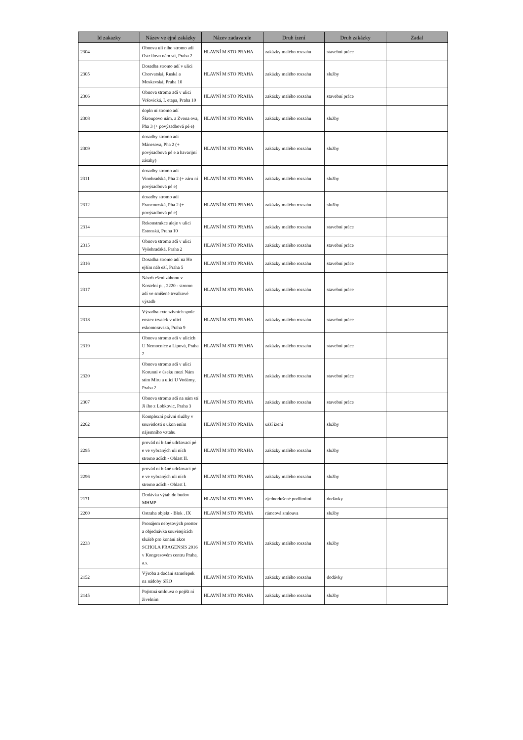| Id zakazky | Název ve ejné zakázky | Název zadavatele | Druh ízení | Druh zakázky | Zadal |
| --- | --- | --- | --- | --- | --- |
| 2304 | Obnova uli ního stromo adí Ostr ilovo nám stí, Praha 2 | HLAVNÍ M STO PRAHA | zakázky malého rozsahu | stavební práce | |
| 2305 | Dosadba stromo adí v ulici Chorvatská, Ruská a Moskevská, Praha 10 | HLAVNÍ M STO PRAHA | zakázky malého rozsahu | služby | |
| 2306 | Obnova stromo adí v ulici Vršovická, I. etapa, Praha 10 | HLAVNÍ M STO PRAHA | zakázky malého rozsahu | stavební práce | |
| 2308 | dopln ní stromo adí Škroupovo nám. a Zvona ova, Pha 3 (+ povýsadbová pé e) | HLAVNÍ M STO PRAHA | zakázky malého rozsahu | služby | |
| 2309 | dosadby stromo adí Mánesova, Pha 2 (+ povýsadbová pé e a havarijní zásahy) | HLAVNÍ M STO PRAHA | zakázky malého rozsahu | služby | |
| 2311 | dosadby stromo adí Vinohradská, Pha 2 (+ záru ní povýsadbová pé e) | HLAVNÍ M STO PRAHA | zakázky malého rozsahu | služby | |
| 2312 | dosadby stromo adí Francouzská, Pha 2 (+ povýsadbová pé e) | HLAVNÍ M STO PRAHA | zakázky malého rozsahu | služby | |
| 2314 | Rekonstrukce aleje v ulici Estonská, Praha 10 | HLAVNÍ M STO PRAHA | zakázky malého rozsahu | stavební práce | |
| 2315 | Obnova stromo adí v ulici Vyšehradská, Praha 2 | HLAVNÍ M STO PRAHA | zakázky malého rozsahu | stavební práce | |
| 2316 | Dosadba stromo adí na Ho ejším náb eží, Praha 5 | HLAVNÍ M STO PRAHA | zakázky malého rozsahu | stavební práce | |
| 2317 | Návrh ešení záhonu v Kostelní p. . 2220 - stromo adí ve smíšené trvalkové výsadb | HLAVNÍ M STO PRAHA | zakázky malého rozsahu | stavební práce | |
| 2318 | Výsadba extenzivních spole enstev trvalek v ulici eskomoravská, Praha 9 | HLAVNÍ M STO PRAHA | zakázky malého rozsahu | stavební práce | |
| 2319 | Obnova stromo adí v ulicích U Nemocnice a Lípová, Praha 2 | HLAVNÍ M STO PRAHA | zakázky malého rozsahu | stavební práce | |
| 2320 | Obnova stromo adí v ulici Korunní v úseku mezi Nám stím Míru a ulicí U Vodárny, Praha 2 | HLAVNÍ M STO PRAHA | zakázky malého rozsahu | stavební práce | |
| 2307 | Obnova stromo adí na nám stí Ji ího z Lobkovic, Praha 3 | HLAVNÍ M STO PRAHA | zakázky malého rozsahu | stavební práce | |
| 2262 | Komplexní právní služby v souvislosti s ukon ením nájemního vztahu | HLAVNÍ M STO PRAHA | užší ízení | služby | |
| 2295 | provád ní b žné udržovací pé e ve vybraných uli ních stromo adích - Oblast II. | HLAVNÍ M STO PRAHA | zakázky malého rozsahu | služby | |
| 2296 | provád ní b žné udržovací pé e ve vybraných uli ních stromo adích - Oblast I. | HLAVNÍ M STO PRAHA | zakázky malého rozsahu | služby | |
| 2171 | Dodávka výtah do budov MHMP | HLAVNÍ M STO PRAHA | zjednodušené podlimitní | dodávky | |
| 2260 | Ostraha objekt - Blok . IX | HLAVNÍ M STO PRAHA | rámcová smlouva | služby | |
| 2233 | Pronájem nebytových prostor a objednávka souvisejících služeb pro konání akce SCHOLA PRAGENSIS 2016 v Kongresovém centru Praha, a.s. | HLAVNÍ M STO PRAHA | zakázky malého rozsahu | služby | |
| 2152 | Výroba a dodání samolepek na nádoby SKO | HLAVNÍ M STO PRAHA | zakázky malého rozsahu | dodávky | |
| 2145 | Pojistná smlouva o pojišt ní živelním | HLAVNÍ M STO PRAHA | zakázky malého rozsahu | služby | |